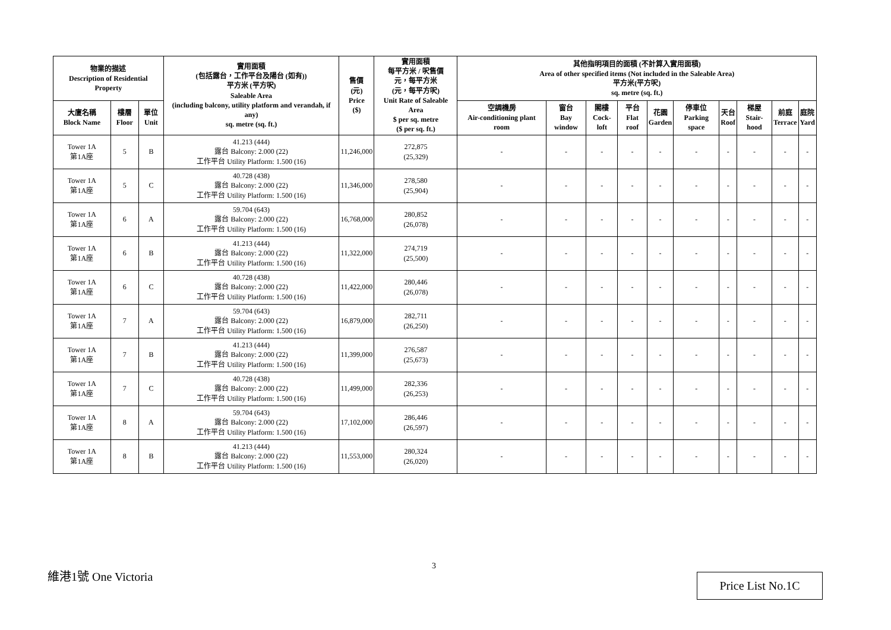| 物業的描述 Description of Residential Property | | | 實用面積 (包括露台，工作平台及陽台 (如有)) 平方米 (平方呎) Saleable Area (including balcony, utility platform and verandah, if any) sq. metre (sq. ft.) | 售價 (元) Price ($) | 實用面積 每平方米 / 呎售價 元，每平方米 (元，每平方呎) Unit Rate of Saleable Area $ per sq. metre ($ per sq. ft.) | 其他指明項目的面積 (不計算入實用面積) Area of other specified items (Not included in the Saleable Area) 平方米(平方呎) sq. metre (sq. ft.) | | | | | | | | | |
| --- | --- | --- | --- | --- | --- | --- | --- | --- | --- | --- | --- | --- | --- | --- | --- |
| 大廈名稱 Block Name | 樓層 Floor | 單位 Unit | | | | 空調機房 Air-conditioning plant room | 窗台 Bay window | 閣樓 Cock-loft | 平台 Flat roof | 花園 Garden | 停車位 Parking space | 天台 Roof | 梯屋 Stair-hood | 前庭 Terrace | 庭院 Yard |
| Tower 1A 第1A座 | 5 | B | 41.213 (444) 露台 Balcony: 2.000 (22) 工作平台 Utility Platform: 1.500 (16) | 11,246,000 | 272,875 (25,329) | - | - | - | - | - | - | - | - | - | - |
| Tower 1A 第1A座 | 5 | C | 40.728 (438) 露台 Balcony: 2.000 (22) 工作平台 Utility Platform: 1.500 (16) | 11,346,000 | 278,580 (25,904) | - | - | - | - | - | - | - | - | - | - |
| Tower 1A 第1A座 | 6 | A | 59.704 (643) 露台 Balcony: 2.000 (22) 工作平台 Utility Platform: 1.500 (16) | 16,768,000 | 280,852 (26,078) | - | - | - | - | - | - | - | - | - | - |
| Tower 1A 第1A座 | 6 | B | 41.213 (444) 露台 Balcony: 2.000 (22) 工作平台 Utility Platform: 1.500 (16) | 11,322,000 | 274,719 (25,500) | - | - | - | - | - | - | - | - | - | - |
| Tower 1A 第1A座 | 6 | C | 40.728 (438) 露台 Balcony: 2.000 (22) 工作平台 Utility Platform: 1.500 (16) | 11,422,000 | 280,446 (26,078) | - | - | - | - | - | - | - | - | - | - |
| Tower 1A 第1A座 | 7 | A | 59.704 (643) 露台 Balcony: 2.000 (22) 工作平台 Utility Platform: 1.500 (16) | 16,879,000 | 282,711 (26,250) | - | - | - | - | - | - | - | - | - | - |
| Tower 1A 第1A座 | 7 | B | 41.213 (444) 露台 Balcony: 2.000 (22) 工作平台 Utility Platform: 1.500 (16) | 11,399,000 | 276,587 (25,673) | - | - | - | - | - | - | - | - | - | - |
| Tower 1A 第1A座 | 7 | C | 40.728 (438) 露台 Balcony: 2.000 (22) 工作平台 Utility Platform: 1.500 (16) | 11,499,000 | 282,336 (26,253) | - | - | - | - | - | - | - | - | - | - |
| Tower 1A 第1A座 | 8 | A | 59.704 (643) 露台 Balcony: 2.000 (22) 工作平台 Utility Platform: 1.500 (16) | 17,102,000 | 286,446 (26,597) | - | - | - | - | - | - | - | - | - | - |
| Tower 1A 第1A座 | 8 | B | 41.213 (444) 露台 Balcony: 2.000 (22) 工作平台 Utility Platform: 1.500 (16) | 11,553,000 | 280,324 (26,020) | - | - | - | - | - | - | - | - | - | - |
3
維港1號 One Victoria Price List No.1C